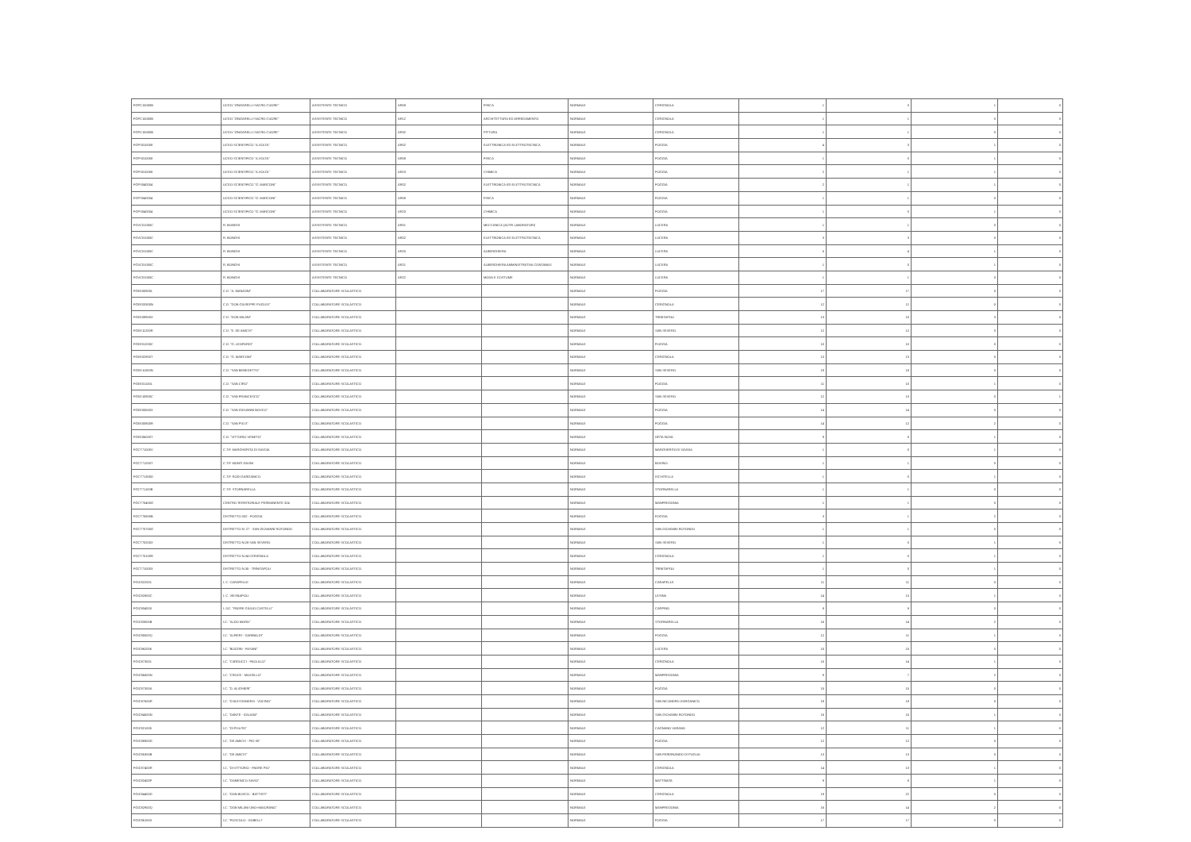| FGPC15000B | LICEO "ZINGARELLI-SACRO CUORE" | ASSISTENTE TECNICO | AR08 | FISICA | NORMALE | CERIGNOLA | 1 | 0 | 1 | 0 |
| FGPC15000B | LICEO "ZINGARELLI-SACRO CUORE" | ASSISTENTE TECNICO | AR12 | ARCHITETTURA ED ARREDAMENTO | NORMALE | CERIGNOLA | 1 | 1 | 0 | 0 |
| FGPC15000B | LICEO "ZINGARELLI-SACRO CUORE" | ASSISTENTE TECNICO | AR32 | PITTURA | NORMALE | CERIGNOLA | 1 | 1 | 0 | 0 |
| FGPS010008 | LICEO SCIENTIFICO "A.VOLTA" | ASSISTENTE TECNICO | AR02 | ELETTRONICA ED ELETTROTECNICA | NORMALE | FOGGIA | 4 | 3 | 1 | 0 |
| FGPS010008 | LICEO SCIENTIFICO "A.VOLTA" | ASSISTENTE TECNICO | AR08 | FISICA | NORMALE | FOGGIA | 1 | 0 | 1 | 0 |
| FGPS010008 | LICEO SCIENTIFICO "A.VOLTA" | ASSISTENTE TECNICO | AR23 | CHIMICA | NORMALE | FOGGIA | 2 | 1 | 1 | 0 |
| FGPS040004 | LICEO SCIENTIFICO "G. MARCONI" | ASSISTENTE TECNICO | AR02 | ELETTRONICA ED ELETTROTECNICA | NORMALE | FOGGIA | 2 | 1 | 1 | 0 |
| FGPS040004 | LICEO SCIENTIFICO "G. MARCONI" | ASSISTENTE TECNICO | AR08 | FISICA | NORMALE | FOGGIA | 1 | 1 | 0 | 0 |
| FGPS040004 | LICEO SCIENTIFICO "G. MARCONI" | ASSISTENTE TECNICO | AR23 | CHIMICA | NORMALE | FOGGIA | 1 | 0 | 1 | 0 |
| FGVC01000C | R. BONGHI | ASSISTENTE TECNICO | AR01 | MECCANICA (ALTRI LABORATORI) | NORMALE | LUCERA | 1 | 1 | 0 | 0 |
| FGVC01000C | R. BONGHI | ASSISTENTE TECNICO | AR02 | ELETTRONICA ED ELETTROTECNICA | NORMALE | LUCERA | 3 | 3 | 0 | 0 |
| FGVC01000C | R. BONGHI | ASSISTENTE TECNICO | AR20 | ALBERGHIERA | NORMALE | LUCERA | 5 | 4 | 1 | 0 |
| FGVC01000C | R. BONGHI | ASSISTENTE TECNICO | AR21 | ALBERGHIERA AMMINISTRATIVA CONTABILE | NORMALE | LUCERA | 1 | 0 | 1 | 0 |
| FGVC01000C | R. BONGHI | ASSISTENTE TECNICO | AR22 | MODA E COSTUME | NORMALE | LUCERA | 1 | 1 | 0 | 0 |
| FGEE00900L | C.D. "A. MANZONI" | COLLABORATORE SCOLASTICO | | | NORMALE | FOGGIA | 17 | 17 | 0 | 0 |
| FGEE03300N | C.D. "DON GIUSEPPE PUGLISI" | COLLABORATORE SCOLASTICO | | | NORMALE | CERIGNOLA | 12 | 12 | 0 | 0 |
| FGEE09900X | C.D. "DON MILANI" | COLLABORATORE SCOLASTICO | | | NORMALE | TRINITAPOLI | 13 | 10 | 3 | 0 |
| FGEE11200R | C.D. "E. DE AMICIS" | COLLABORATORE SCOLASTICO | | | NORMALE | SAN SEVERO | 12 | 12 | 0 | 0 |
| FGEE01200C | C.D. "G. LEOPARDI" | COLLABORATORE SCOLASTICO | | | NORMALE | FOGGIA | 10 | 10 | 0 | 0 |
| FGEE02900T | C.D. "G. MARCONI" | COLLABORATORE SCOLASTICO | | | NORMALE | CERIGNOLA | 13 | 13 | 0 | 0 |
| FGEE11000N | C.D. "SAN BENEDETTO" | COLLABORATORE SCOLASTICO | | | NORMALE | SAN SEVERO | 18 | 18 | 0 | 0 |
| FGEE01100L | C.D. "SAN CIRO" | COLLABORATORE SCOLASTICO | | | NORMALE | FOGGIA | 11 | 10 | 1 | 0 |
| FGEE10900C | C.D. "SAN FRANCESCO" | COLLABORATORE SCOLASTICO | | | NORMALE | SAN SEVERO | 12 | 13 | 0 | 1 |
| FGEE00500X | C.D. "SAN GIOVANNI BOSCO" | COLLABORATORE SCOLASTICO | | | NORMALE | FOGGIA | 14 | 14 | 0 | 0 |
| FGEE00800R | C.D. "SAN PIO X" | COLLABORATORE SCOLASTICO | | | NORMALE | FOGGIA | 14 | 12 | 2 | 0 |
| FGEE06000T | C.D. "VITTORIO VENETO" | COLLABORATORE SCOLASTICO | | | NORMALE | ORTA NOVA | 9 | 8 | 1 | 0 |
| FGCT71000V | C.T.P. MARGHERITA DI SAVOIA | COLLABORATORE SCOLASTICO | | | NORMALE | MARGHERITA DI SAVOIA | 1 | 0 | 1 | 0 |
| FGCT71200T | C.T.P. MONTI DAUNI | COLLABORATORE SCOLASTICO | | | NORMALE | BOVINO | 1 | 1 | 0 | 0 |
| FGCT71300D | C.T.P. RODI GARGANICO | COLLABORATORE SCOLASTICO | | | NORMALE | ISCHITELLA | 1 | 0 | 1 | 0 |
| FGCT71100B | C.T.P. STORNARELLA | COLLABORATORE SCOLASTICO | | | NORMALE | STORNARELLA | 1 | 1 | 0 | 0 |
| FGCT70400G | CENTRO TERRITORIALE PERMANENTE 324 | COLLABORATORE SCOLASTICO | | | NORMALE | MANFREDONIA | 1 | 1 | 0 | 0 |
| FGCT70600B | DISTRETTO 032 - FOGGIA | COLLABORATORE SCOLASTICO | | | NORMALE | FOGGIA | 3 | 1 | 2 | 0 |
| FGCT70700G | DISTRETTO N. 27 - SAN GIOVANNI ROTONDO | COLLABORATORE SCOLASTICO | | | NORMALE | SAN GIOVANNI ROTONDO | 1 | 1 | 0 | 0 |
| FGCT70200X | DISTRETTO N.28 SAN SEVERO | COLLABORATORE SCOLASTICO | | | NORMALE | SAN SEVERO | 1 | 0 | 1 | 0 |
| FGCT70100R | DISTRETTO N.34 CERIGNOLA | COLLABORATORE SCOLASTICO | | | NORMALE | CERIGNOLA | 1 | 0 | 1 | 0 |
| FGCT71000X | DISTRETTO N.35 - TRINITAPOLI | COLLABORATORE SCOLASTICO | | | NORMALE | TRINITAPOLI | 1 | 0 | 1 | 0 |
| FGIC822001 | I. C. CARAPELLE | COLLABORATORE SCOLASTICO | | | NORMALE | CARAPELLE | 11 | 11 | 0 | 0 |
| FGIC82800C | I. C. VIESNAPOLI | COLLABORATORE SCOLASTICO | | | NORMALE | LESINA | 14 | 13 | 1 | 0 |
| FGIC80400X | I. OC. "PADRE GIULIO CASTELLI" | COLLABORATORE SCOLASTICO | | | NORMALE | CARPINO | 8 | 8 | 0 | 0 |
| FGIC83000B | I.C. "ALDO MORO" | COLLABORATORE SCOLASTICO | | | NORMALE | STORNARELLA | 16 | 14 | 2 | 0 |
| FGIC85500Q | I.C. "ALFIERI - GARIBALDI" | COLLABORATORE SCOLASTICO | | | NORMALE | FOGGIA | 12 | 11 | 1 | 0 |
| FGIC862006 | I.C. "BOZZINI - FASANI" | COLLABORATORE SCOLASTICO | | | NORMALE | LUCERA | 15 | 15 | 0 | 0 |
| FGIC873001 | I.C. "CARDUCCI - PAOLILLO" | COLLABORATORE SCOLASTICO | | | NORMALE | CERIGNOLA | 15 | 14 | 1 | 0 |
| FGIC86500N | I.C. "CROCE - MOZZILLO" | COLLABORATORE SCOLASTICO | | | NORMALE | MANFREDONIA | 9 | 7 | 2 | 0 |
| FGIC87300A | I.C. "D. ALIGHIERI" | COLLABORATORE SCOLASTICO | | | NORMALE | FOGGIA | 15 | 15 | 0 | 0 |
| FGIC87600R | I.C. "D'ALESSANDRO - VOCINO" | COLLABORATORE SCOLASTICO | | | NORMALE | SAN NICANDRO GARGANICO | 18 | 18 | 0 | 0 |
| FGIC84500N | I.C. "DANTE - GALIANI" | COLLABORATORE SCOLASTICO | | | NORMALE | SAN GIOVANNI ROTONDO | 16 | 15 | 1 | 0 |
| FGIC821005 | I.C. "DI POLITO" | COLLABORATORE SCOLASTICO | | | NORMALE | CAGNANO VARANO | 12 | 11 | 1 | 0 |
| FGIC86900G | I.C. "DE AMICIS - PIO XII" | COLLABORATORE SCOLASTICO | | | NORMALE | FOGGIA | 12 | 12 | 0 | 0 |
| FGIC85300B | I.C. "DE AMICIS" | COLLABORATORE SCOLASTICO | | | NORMALE | SAN FERDINANDO DI PUGLIA | 13 | 13 | 0 | 0 |
| FGIC87400R | I.C. "DI VITTORIO - PADRE PIO" | COLLABORATORE SCOLASTICO | | | NORMALE | CERIGNOLA | 14 | 13 | 1 | 0 |
| FGIC82400P | I.C. "DOMENICO SAVIO" | COLLABORATORE SCOLASTICO | | | NORMALE | MATTINATA | 9 | 8 | 1 | 0 |
| FGIC84400D | I.C. "DON BOSCO - BATTISTI" | COLLABORATORE SCOLASTICO | | | NORMALE | CERIGNOLA | 18 | 22 | 0 | 0 |
| FGIC82900Q | I.C. "DON MILANI UNO+MAIORANO" | COLLABORATORE SCOLASTICO | | | NORMALE | MANFREDONIA | 16 | 14 | 2 | 0 |
| FGIC861003 | I.C. "FOSCOLO - GABELLI" | COLLABORATORE SCOLASTICO | | | NORMALE | FOGGIA | 17 | 17 | 0 | 0 |